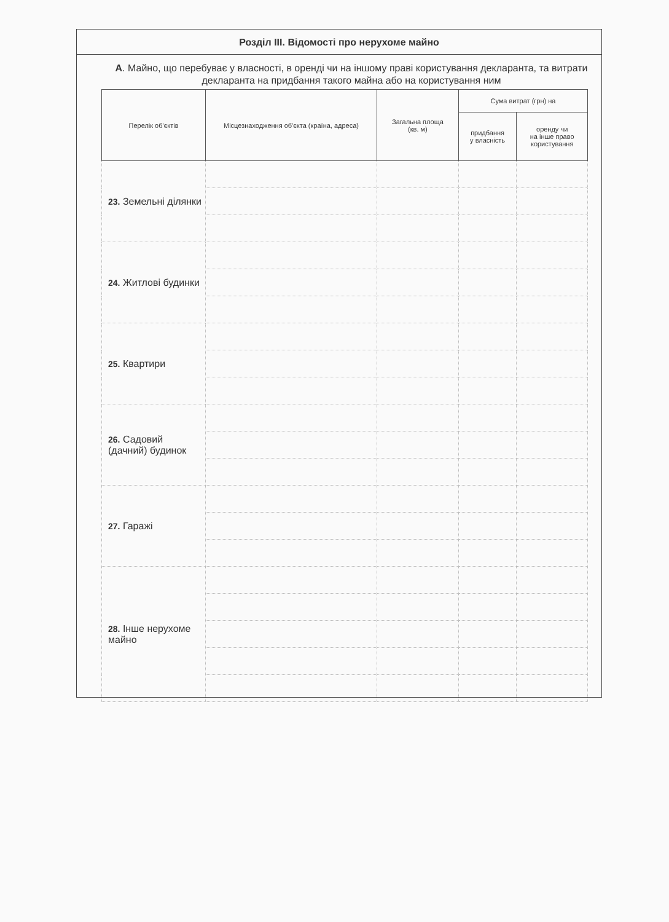Розділ III. Відомості про нерухоме майно
А. Майно, що перебуває у власності, в оренді чи на іншому праві користування декларанта, та витрати декларанта на придбання такого майна або на користування ним
| Перелік об'єктів | Місцезнаходження об'єкта (країна, адреса) | Загальна площа (кв. м) | Сума витрат (грн) на | |
| --- | --- | --- | --- | --- |
| | | | придбання у власність | оренду чи на інше право користування |
| 23. Земельні ділянки | | | | |
| 24. Житлові будинки | | | | |
| 25. Квартири | | | | |
| 26. Садовий (дачний) будинок | | | | |
| 27. Гаражі | | | | |
| 28. Інше нерухоме майно | | | | |